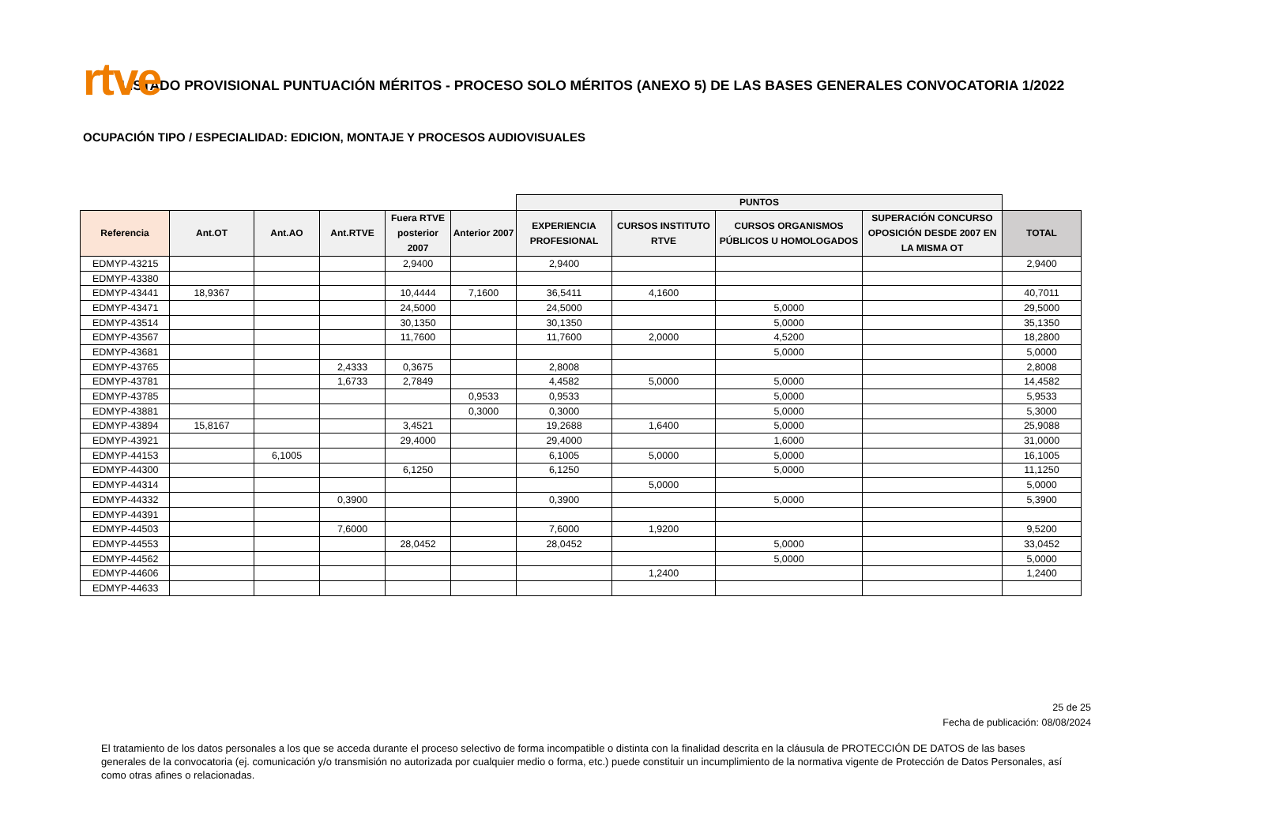rtve
LISTADO PROVISIONAL PUNTUACIÓN MÉRITOS - PROCESO SOLO MÉRITOS (ANEXO 5) DE LAS BASES GENERALES CONVOCATORIA 1/2022
OCUPACIÓN TIPO / ESPECIALIDAD: EDICION, MONTAJE Y PROCESOS AUDIOVISUALES
| | | | | | | PUNTOS | | | | |
| --- | --- | --- | --- | --- | --- | --- | --- | --- | --- | --- |
| Referencia | Ant.OT | Ant.AO | Ant.RTVE | Fuera RTVE posterior 2007 | Anterior 2007 | EXPERIENCIA PROFESIONAL | CURSOS INSTITUTO RTVE | CURSOS ORGANISMOS PÚBLICOS U HOMOLOGADOS | SUPERACIÓN CONCURSO OPOSICIÓN DESDE 2007 EN LA MISMA OT | TOTAL |
| EDMYP-43215 | | | | 2,9400 | | 2,9400 | | | | 2,9400 |
| EDMYP-43380 | | | | | | | | | | |
| EDMYP-43441 | 18,9367 | | | 10,4444 | 7,1600 | 36,5411 | 4,1600 | | | 40,7011 |
| EDMYP-43471 | | | | 24,5000 | | 24,5000 | | 5,0000 | | 29,5000 |
| EDMYP-43514 | | | | 30,1350 | | 30,1350 | | 5,0000 | | 35,1350 |
| EDMYP-43567 | | | | 11,7600 | | 11,7600 | 2,0000 | 4,5200 | | 18,2800 |
| EDMYP-43681 | | | | | | | | 5,0000 | | 5,0000 |
| EDMYP-43765 | | | 2,4333 | 0,3675 | | 2,8008 | | | | 2,8008 |
| EDMYP-43781 | | | 1,6733 | 2,7849 | | 4,4582 | 5,0000 | 5,0000 | | 14,4582 |
| EDMYP-43785 | | | | | 0,9533 | 0,9533 | | 5,0000 | | 5,9533 |
| EDMYP-43881 | | | | | 0,3000 | 0,3000 | | 5,0000 | | 5,3000 |
| EDMYP-43894 | 15,8167 | | | 3,4521 | | 19,2688 | 1,6400 | 5,0000 | | 25,9088 |
| EDMYP-43921 | | | | 29,4000 | | 29,4000 | | 1,6000 | | 31,0000 |
| EDMYP-44153 | | 6,1005 | | | | 6,1005 | 5,0000 | 5,0000 | | 16,1005 |
| EDMYP-44300 | | | | 6,1250 | | 6,1250 | | 5,0000 | | 11,1250 |
| EDMYP-44314 | | | | | | | 5,0000 | | | 5,0000 |
| EDMYP-44332 | | | 0,3900 | | | 0,3900 | | 5,0000 | | 5,3900 |
| EDMYP-44391 | | | | | | | | | | |
| EDMYP-44503 | | | 7,6000 | | | 7,6000 | 1,9200 | | | 9,5200 |
| EDMYP-44553 | | | | 28,0452 | | 28,0452 | | 5,0000 | | 33,0452 |
| EDMYP-44562 | | | | | | | | 5,0000 | | 5,0000 |
| EDMYP-44606 | | | | | | | 1,2400 | | | 1,2400 |
| EDMYP-44633 | | | | | | | | | | |
25 de 25
Fecha de publicación: 08/08/2024
El tratamiento de los datos personales a los que se acceda durante el proceso selectivo de forma incompatible o distinta con la finalidad descrita en la cláusula de PROTECCIÓN DE DATOS de las bases generales de la convocatoria (ej. comunicación y/o transmisión no autorizada por cualquier medio o forma, etc.) puede constituir un incumplimiento de la normativa vigente de Protección de Datos Personales, así como otras afines o relacionadas.